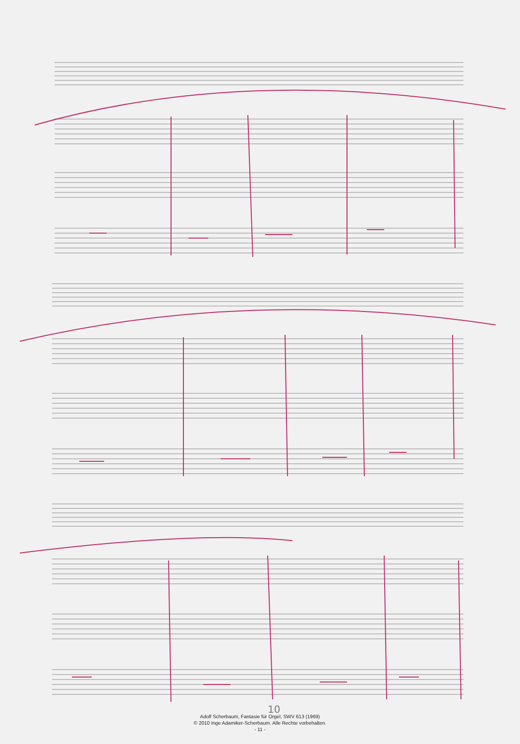10
Adolf Scherbaum, Fantasie für Orgel, SWV 613 (1969)
© 2010 Inge Adamiker-Scherbaum. Alle Rechte vorbehalten.
- 11 -